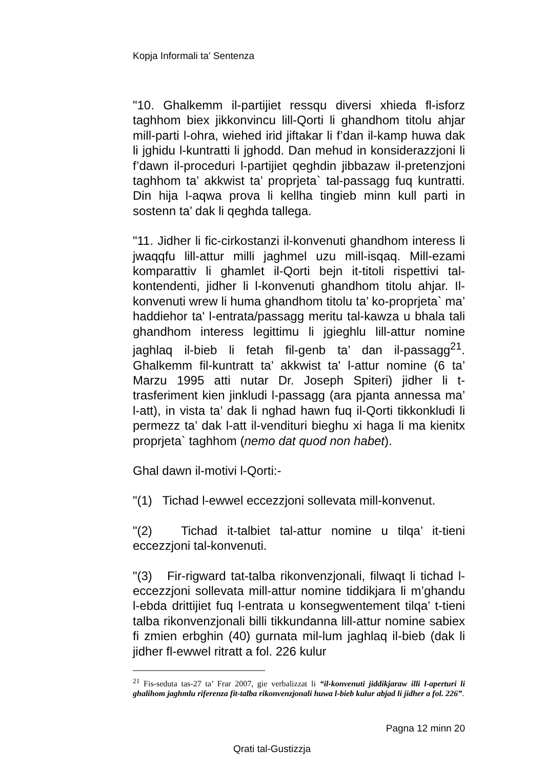Kopja Informali ta' Sentenza
"10. Ghalkemm il-partijiet ressqu diversi xhieda fl-isforz taghhom biex jikkonvincu lill-Qorti li ghandhom titolu ahjar mill-parti l-ohra, wiehed irid jiftakar li f’dan il-kamp huwa dak li jghidu l-kuntratti li jghodd. Dan mehud in konsiderazzjoni li f’dawn il-proceduri l-partijiet qeghdin jibbazaw il-pretenzjoni taghhom ta’ akkwist ta’ proprjeta` tal-passagg fuq kuntratti. Din hija l-aqwa prova li kellha tingieb minn kull parti in sostenn ta’ dak li qeghda tallega.
"11. Jidher li fic-cirkostanzi il-konvenuti ghandhom interess li jwaqqfu lill-attur milli jaghmel uzu mill-isqaq. Mill-ezami komparattiv li ghamlet il-Qorti bejn it-titoli rispettivi tal-kontendenti, jidher li l-konvenuti ghandhom titolu ahjar. Il-konvenuti wrew li huma ghandhom titolu ta’ ko-proprjeta` ma’ haddiehor ta' l-entrata/passagg meritu tal-kawza u bhala tali ghandhom interess legittimu li jgieghlu lill-attur nomine jaghlaq il-bieb li fetah fil-genb ta’ dan il-passagg<sup>21</sup>. Ghalkemm fil-kuntratt ta’ akkwist ta' l-attur nomine (6 ta’ Marzu 1995 atti nutar Dr. Joseph Spiteri) jidher li t-trasferiment kien jinkludi l-passagg (ara pjanta annessa ma’ l-att), in vista ta’ dak li nghad hawn fuq il-Qorti tikkonkludi li permezz ta’ dak l-att il-vendituri bieghu xi haga li ma kienitx proprjeta` taghhom (nemo dat quod non habet).
Ghal dawn il-motivi l-Qorti:-
"(1) Tichad l-ewwel eccezzjoni sollevata mill-konvenut.
"(2) Tichad it-talbiet tal-attur nomine u tilqa’ it-tieni eccezzjoni tal-konvenuti.
"(3) Fir-rigward tat-talba rikonvenzjonali, filwaqt li tichad l-eccezzjoni sollevata mill-attur nomine tiddikjara li m’ghandu l-ebda drittijiet fuq l-entrata u konsegwentement tilqa’ t-tieni talba rikonvenzjonali billi tikkundanna lill-attur nomine sabiex fi zmien erbghin (40) gurnata mil-lum jaghlaq il-bieb (dak li jidher fl-ewwel ritratt a fol. 226 kulur
<sup>21</sup> Fis-seduta tas-27 ta’ Frar 2007, gie verbalizzat li “il-konvenuti jiddikjaraw illi l-aperturi li ghalihom jaghmlu riferenza fit-talba rikonvenzjonali huwa l-bieb kulur abjad li jidher a fol. 226”.
Pagna 12 minn 20
Qrati tal-Gustizzja